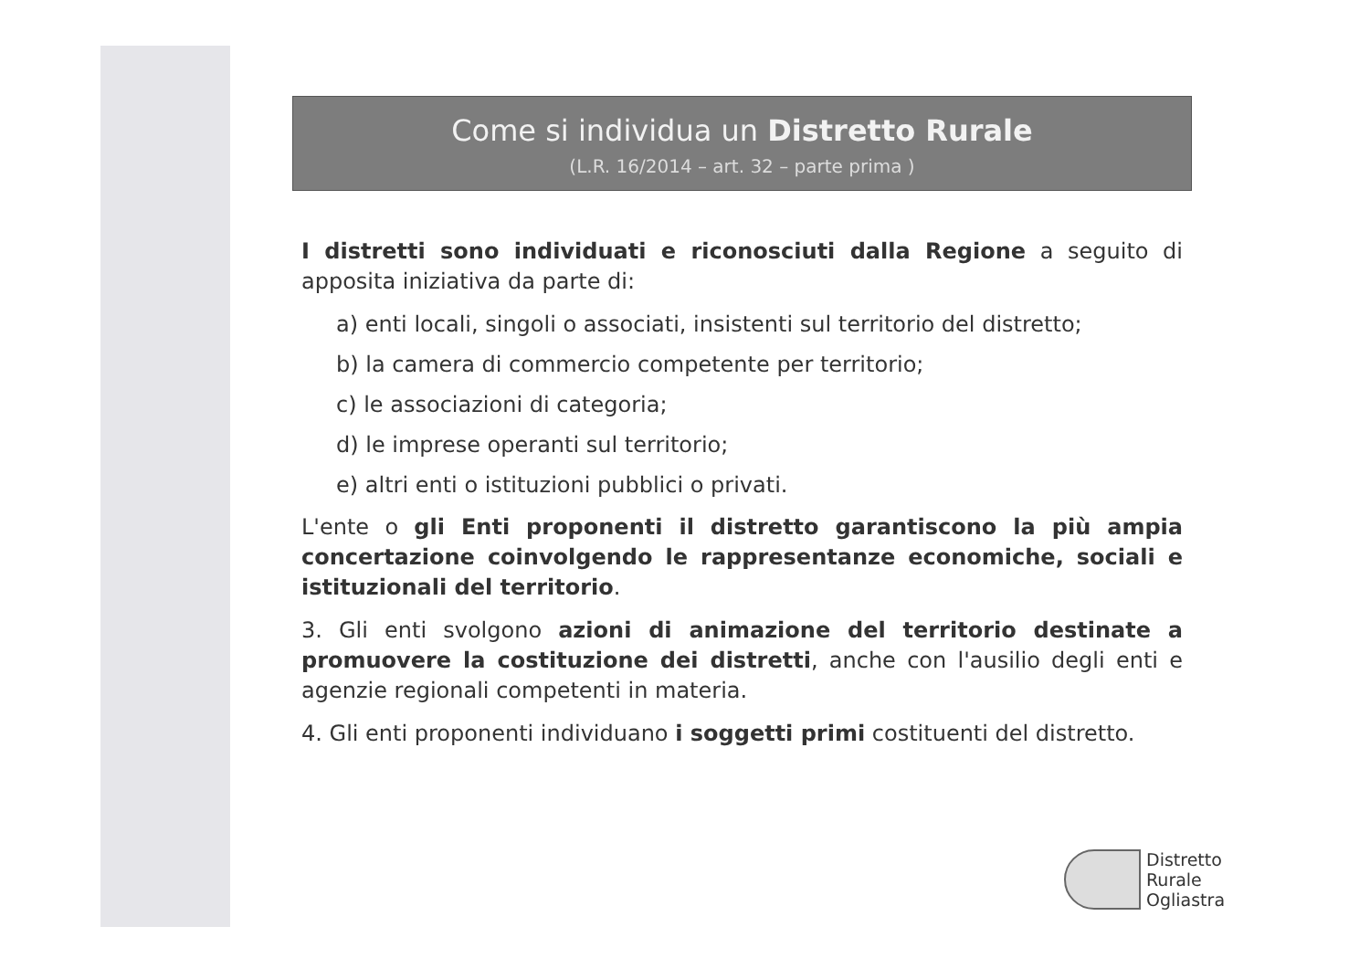Come si individua un Distretto Rurale
(L.R. 16/2014 – art. 32 – parte prima )
I distretti sono individuati e riconosciuti dalla Regione a seguito di apposita iniziativa da parte di:
a) enti locali, singoli o associati, insistenti sul territorio del distretto;
b) la camera di commercio competente per territorio;
c) le associazioni di categoria;
d) le imprese operanti sul territorio;
e) altri enti o istituzioni pubblici o privati.
L'ente o gli Enti proponenti il distretto garantiscono la più ampia concertazione coinvolgendo le rappresentanze economiche, sociali e istituzionali del territorio.
3. Gli enti svolgono azioni di animazione del territorio destinate a promuovere la costituzione dei distretti, anche con l'ausilio degli enti e agenzie regionali competenti in materia.
4. Gli enti proponenti individuano i soggetti primi costituenti del distretto.
Distretto
Rurale
Ogliastra